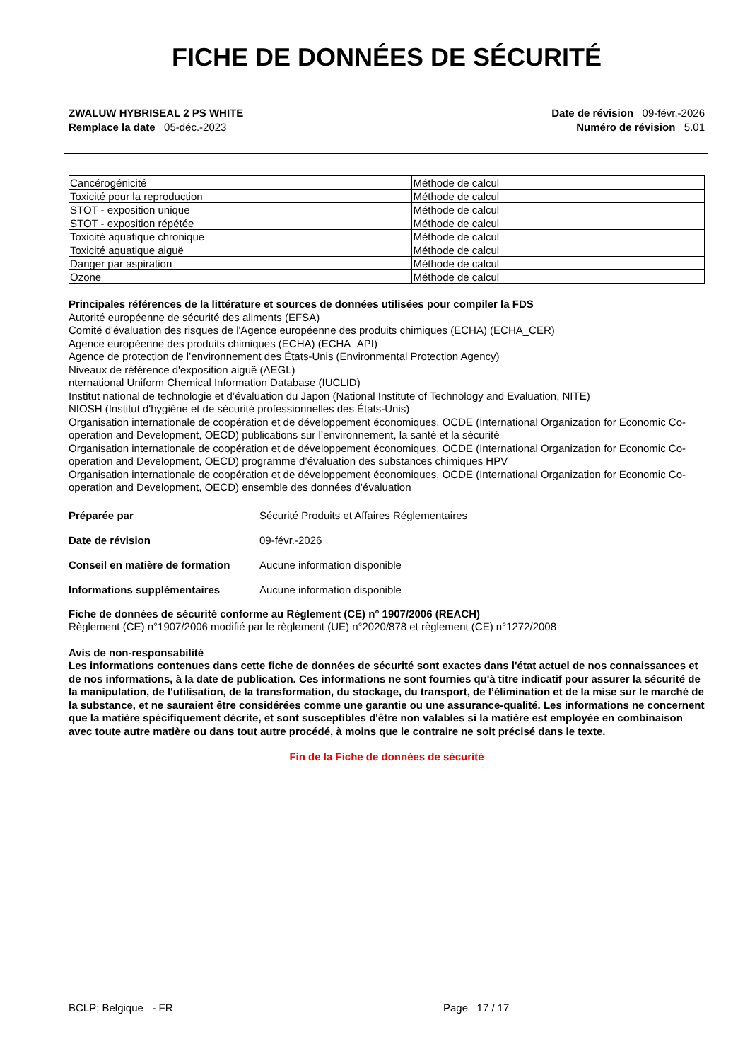FICHE DE DONNÉES DE SÉCURITÉ
ZWALUW HYBRISEAL 2 PS WHITE
Remplace la date 05-déc.-2023
Date de révision 09-févr.-2026
Numéro de révision 5.01
| Cancérogénicité | Méthode de calcul |
| Toxicité pour la reproduction | Méthode de calcul |
| STOT - exposition unique | Méthode de calcul |
| STOT - exposition répétée | Méthode de calcul |
| Toxicité aquatique chronique | Méthode de calcul |
| Toxicité aquatique aiguë | Méthode de calcul |
| Danger par aspiration | Méthode de calcul |
| Ozone | Méthode de calcul |
Principales références de la littérature et sources de données utilisées pour compiler la FDS
Autorité européenne de sécurité des aliments (EFSA)
Comité d'évaluation des risques de l'Agence européenne des produits chimiques (ECHA) (ECHA_CER)
Agence européenne des produits chimiques (ECHA) (ECHA_API)
Agence de protection de l’environnement des États-Unis (Environmental Protection Agency)
Niveaux de référence d'exposition aiguë (AEGL)
nternational Uniform Chemical Information Database (IUCLID)
Institut national de technologie et d’évaluation du Japon (National Institute of Technology and Evaluation, NITE)
NIOSH (Institut d'hygiène et de sécurité professionnelles des États-Unis)
Organisation internationale de coopération et de développement économiques, OCDE (International Organization for Economic Co-operation and Development, OECD) publications sur l’environnement, la santé et la sécurité
Organisation internationale de coopération et de développement économiques, OCDE (International Organization for Economic Co-operation and Development, OECD) programme d’évaluation des substances chimiques HPV
Organisation internationale de coopération et de développement économiques, OCDE (International Organization for Economic Co-operation and Development, OECD) ensemble des données d’évaluation
| Préparée par | Sécurité Produits et Affaires Réglementaires |
| Date de révision | 09-févr.-2026 |
| Conseil en matière de formation | Aucune information disponible |
| Informations supplémentaires | Aucune information disponible |
Fiche de données de sécurité conforme au Règlement (CE) n° 1907/2006 (REACH)
Règlement (CE) n°1907/2006 modifié par le règlement (UE) n°2020/878 et règlement (CE) n°1272/2008
Avis de non-responsabilité
Les informations contenues dans cette fiche de données de sécurité sont exactes dans l'état actuel de nos connaissances et de nos informations, à la date de publication. Ces informations ne sont fournies qu'à titre indicatif pour assurer la sécurité de la manipulation, de l'utilisation, de la transformation, du stockage, du transport, de l’élimination et de la mise sur le marché de la substance, et ne sauraient être considérées comme une garantie ou une assurance-qualité. Les informations ne concernent que la matière spécifiquement décrite, et sont susceptibles d'être non valables si la matière est employée en combinaison avec toute autre matière ou dans tout autre procédé, à moins que le contraire ne soit précisé dans le texte.
Fin de la Fiche de données de sécurité
BCLP; Belgique - FR Page 17 / 17